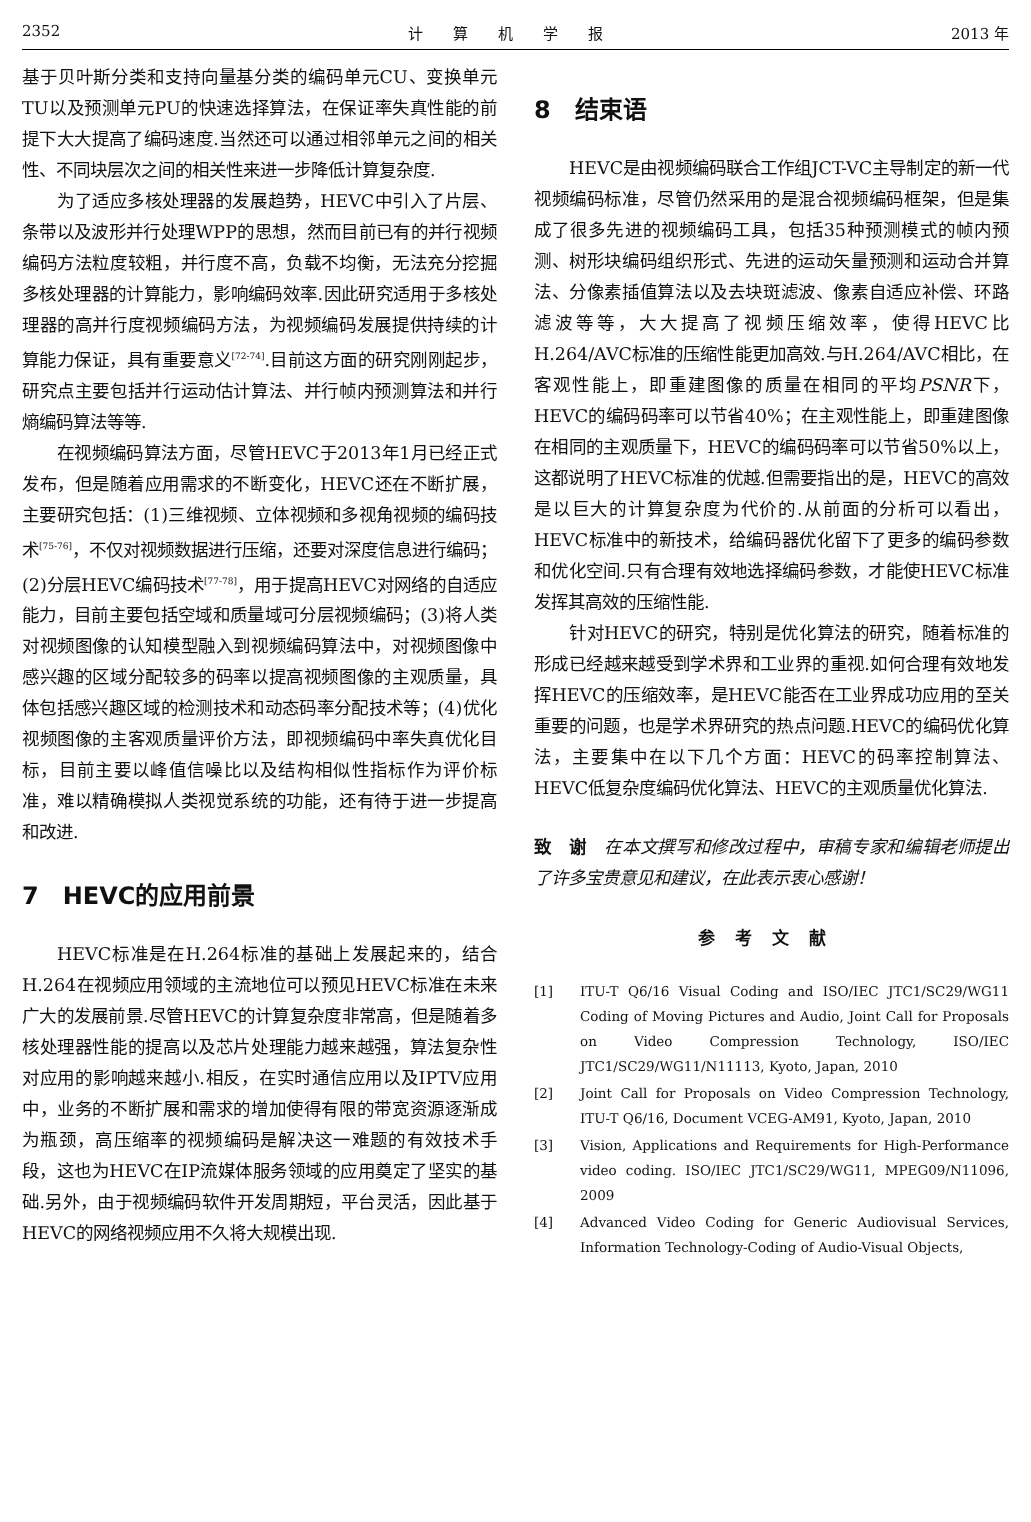2352 计　　算　　机　　学　　报 2013 年
基于贝叶斯分类和支持向量基分类的编码单元CU、变换单元TU以及预测单元PU的快速选择算法，在保证率失真性能的前提下大大提高了编码速度.当然还可以通过相邻单元之间的相关性、不同块层次之间的相关性来进一步降低计算复杂度.
为了适应多核处理器的发展趋势，HEVC中引入了片层、条带以及波形并行处理WPP的思想，然而目前已有的并行视频编码方法粒度较粗，并行度不高，负载不均衡，无法充分挖掘多核处理器的计算能力，影响编码效率.因此研究适用于多核处理器的高并行度视频编码方法，为视频编码发展提供持续的计算能力保证，具有重要意义<sup>[72-74]</sup>.目前这方面的研究刚刚起步，研究点主要包括并行运动估计算法、并行帧内预测算法和并行熵编码算法等等.
在视频编码算法方面，尽管HEVC于2013年1月已经正式发布，但是随着应用需求的不断变化，HEVC还在不断扩展，主要研究包括：(1)三维视频、立体视频和多视角视频的编码技术<sup>[75-76]</sup>，不仅对视频数据进行压缩，还要对深度信息进行编码；(2)分层HEVC编码技术<sup>[77-78]</sup>，用于提高HEVC对网络的自适应能力，目前主要包括空域和质量域可分层视频编码；(3)将人类对视频图像的认知模型融入到视频编码算法中，对视频图像中感兴趣的区域分配较多的码率以提高视频图像的主观质量，具体包括感兴趣区域的检测技术和动态码率分配技术等；(4)优化视频图像的主客观质量评价方法，即视频编码中率失真优化目标，目前主要以峰值信噪比以及结构相似性指标作为评价标准，难以精确模拟人类视觉系统的功能，还有待于进一步提高和改进.
7　HEVC的应用前景
HEVC标准是在H.264标准的基础上发展起来的，结合H.264在视频应用领域的主流地位可以预见HEVC标准在未来广大的发展前景.尽管HEVC的计算复杂度非常高，但是随着多核处理器性能的提高以及芯片处理能力越来越强，算法复杂性对应用的影响越来越小.相反，在实时通信应用以及IPTV应用中，业务的不断扩展和需求的增加使得有限的带宽资源逐渐成为瓶颈，高压缩率的视频编码是解决这一难题的有效技术手段，这也为HEVC在IP流媒体服务领域的应用奠定了坚实的基础.另外，由于视频编码软件开发周期短，平台灵活，因此基于HEVC的网络视频应用不久将大规模出现.
8　结束语
HEVC是由视频编码联合工作组JCT-VC主导制定的新一代视频编码标准，尽管仍然采用的是混合视频编码框架，但是集成了很多先进的视频编码工具，包括35种预测模式的帧内预测、树形块编码组织形式、先进的运动矢量预测和运动合并算法、分像素插值算法以及去块斑滤波、像素自适应补偿、环路滤波等等，大大提高了视频压缩效率，使得HEVC比H.264/AVC标准的压缩性能更加高效.与H.264/AVC相比，在客观性能上，即重建图像的质量在相同的平均PSNR下，HEVC的编码码率可以节省40%；在主观性能上，即重建图像在相同的主观质量下，HEVC的编码码率可以节省50%以上，这都说明了HEVC标准的优越.但需要指出的是，HEVC的高效是以巨大的计算复杂度为代价的.从前面的分析可以看出，HEVC标准中的新技术，给编码器优化留下了更多的编码参数和优化空间.只有合理有效地选择编码参数，才能使HEVC标准发挥其高效的压缩性能.
针对HEVC的研究，特别是优化算法的研究，随着标准的形成已经越来越受到学术界和工业界的重视.如何合理有效地发挥HEVC的压缩效率，是HEVC能否在工业界成功应用的至关重要的问题，也是学术界研究的热点问题.HEVC的编码优化算法，主要集中在以下几个方面：HEVC的码率控制算法、HEVC低复杂度编码优化算法、HEVC的主观质量优化算法.
致　谢　在本文撰写和修改过程中，审稿专家和编辑老师提出了许多宝贵意见和建议，在此表示衷心感谢！
参考文献
[1] ITU-T Q6/16 Visual Coding and ISO/IEC JTC1/SC29/WG11 Coding of Moving Pictures and Audio, Joint Call for Proposals on Video Compression Technology, ISO/IEC JTC1/SC29/WG11/N11113, Kyoto, Japan, 2010
[2] Joint Call for Proposals on Video Compression Technology, ITU-T Q6/16, Document VCEG-AM91, Kyoto, Japan, 2010
[3] Vision, Applications and Requirements for High-Performance video coding. ISO/IEC JTC1/SC29/WG11, MPEG09/N11096, 2009
[4] Advanced Video Coding for Generic Audiovisual Services, Information Technology-Coding of Audio-Visual Objects,